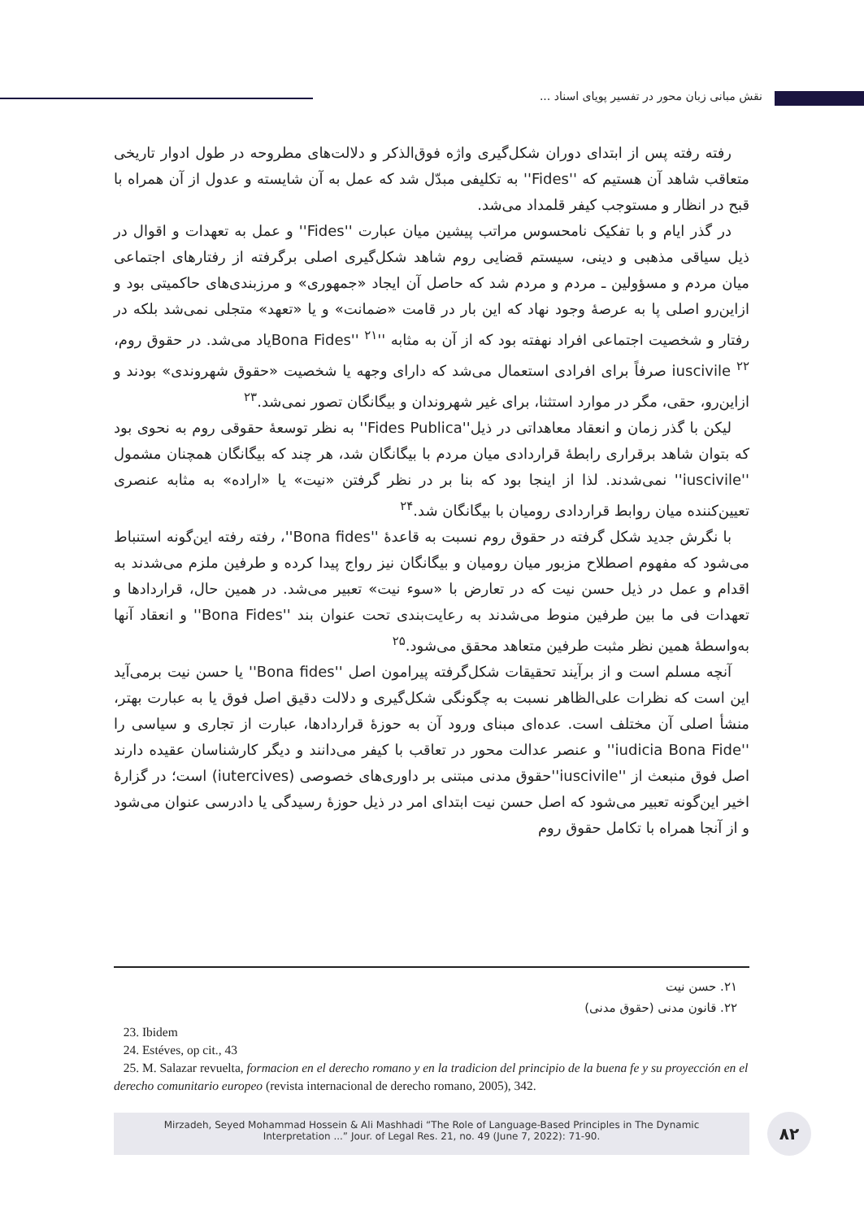نقش مبانی زبان محور در تفسیر پویای اسناد ...
رفته رفته پس از ابتدای دوران شکل‌گیری واژه فوق‌الذکر و دلالت‌های مطروحه در طول ادوار تاریخی متعاقب شاهد آن هستیم که ''Fides'' به تکلیفی مبدّل شد که عمل به آن شایسته و عدول از آن همراه با قبح در انظار و مستوجب کیفر قلمداد می‌شد.
در گذر ایام و با تفکیک نامحسوس مراتب پیشین میان عبارت ''Fides'' و عمل به تعهدات و اقوال در ذیل سیاقی مذهبی و دینی، سیستم قضایی روم شاهد شکل‌گیری اصلی برگرفته از رفتارهای اجتماعی میان مردم و مسؤولین ـ مردم و مردم شد که حاصل آن ایجاد «جمهوری» و مرزبندی‌های حاکمیتی بود و ازاین‌رو اصلی پا به عرصهٔ وجود نهاد که این بار در قامت «ضمانت» و یا «تعهد» متجلی نمی‌شد بلکه در رفتار و شخصیت اجتماعی افراد نهفته بود که از آن به مثابه ''Bona Fides'' <sup>۲۱</sup>یاد می‌شد. در حقوق روم، iuscivile <sup>۲۲</sup> صرفاً برای افرادی استعمال می‌شد که دارای وجهه یا شخصیت «حقوق شهروندی» بودند و ازاین‌رو، حقی، مگر در موارد استثنا، برای غیر شهروندان و بیگانگان تصور نمی‌شد.<sup>۲۳</sup>
لیکن با گذر زمان و انعقاد معاهداتی در ذیل''Fides Publica'' به نظر توسعهٔ حقوقی روم به نحوی بود که بتوان شاهد برقراری رابطهٔ قراردادی میان مردم با بیگانگان شد، هر چند که بیگانگان همچنان مشمول ''iuscivile'' نمی‌شدند. لذا از اینجا بود که بنا بر در نظر گرفتن «نیت» یا «اراده» به مثابه عنصری تعیین‌کننده میان روابط قراردادی رومیان با بیگانگان شد.<sup>۲۴</sup>
با نگرش جدید شکل گرفته در حقوق روم نسبت به قاعدهٔ ''Bona fides''، رفته رفته این‌گونه استنباط می‌شود که مفهوم اصطلاح مزبور میان رومیان و بیگانگان نیز رواج پیدا کرده و طرفین ملزم می‌شدند به اقدام و عمل در ذیل حسن نیت که در تعارض با «سوء نیت» تعبیر می‌شد. در همین حال، قراردادها و تعهدات فی ما بین طرفین منوط می‌شدند به رعایت‌بندی تحت عنوان بند ''Bona Fides'' و انعقاد آنها به‌واسطهٔ همین نظر مثبت طرفین متعاهد محقق می‌شود.<sup>۲۵</sup>
آنچه مسلم است و از برآیند تحقیقات شکل‌گرفته پیرامون اصل ''Bona fides'' یا حسن نیت برمی‌آید این است که نظرات علی‌الظاهر نسبت به چگونگی شکل‌گیری و دلالت دقیق اصل فوق یا به عبارت بهتر، منشأ اصلی آن مختلف است. عده‌ای مبنای ورود آن به حوزهٔ قراردادها، عبارت از تجاری و سیاسی را ''iudicia Bona Fide'' و عنصر عدالت محور در تعاقب با کیفر می‌دانند و دیگر کارشناسان عقیده دارند اصل فوق منبعث از ''iuscivile''حقوق مدنی مبتنی بر داوری‌های خصوصی (iutercives) است؛ در گزارهٔ اخیر این‌گونه تعبیر می‌شود که اصل حسن نیت ابتدای امر در ذیل حوزهٔ رسیدگی یا دادرسی عنوان می‌شود و از آنجا همراه با تکامل حقوق روم
۲۱. حسن نیت
۲۲. قانون مدنی (حقوق مدنی)
23. Ibidem
24. Estéves, op cit., 43
25. M. Salazar revuelta, formacion en el derecho romano y en la tradicion del principio de la buena fe y su proyección en el derecho comunitario europeo (revista internacional de derecho romano, 2005), 342.
Mirzadeh, Seyed Mohammad Hossein & Ali Mashhadi “The Role of Language-Based Principles in The Dynamic
Interpretation ...” Jour. of Legal Res. 21, no. 49 (June 7, 2022): 71-90.
۸۲